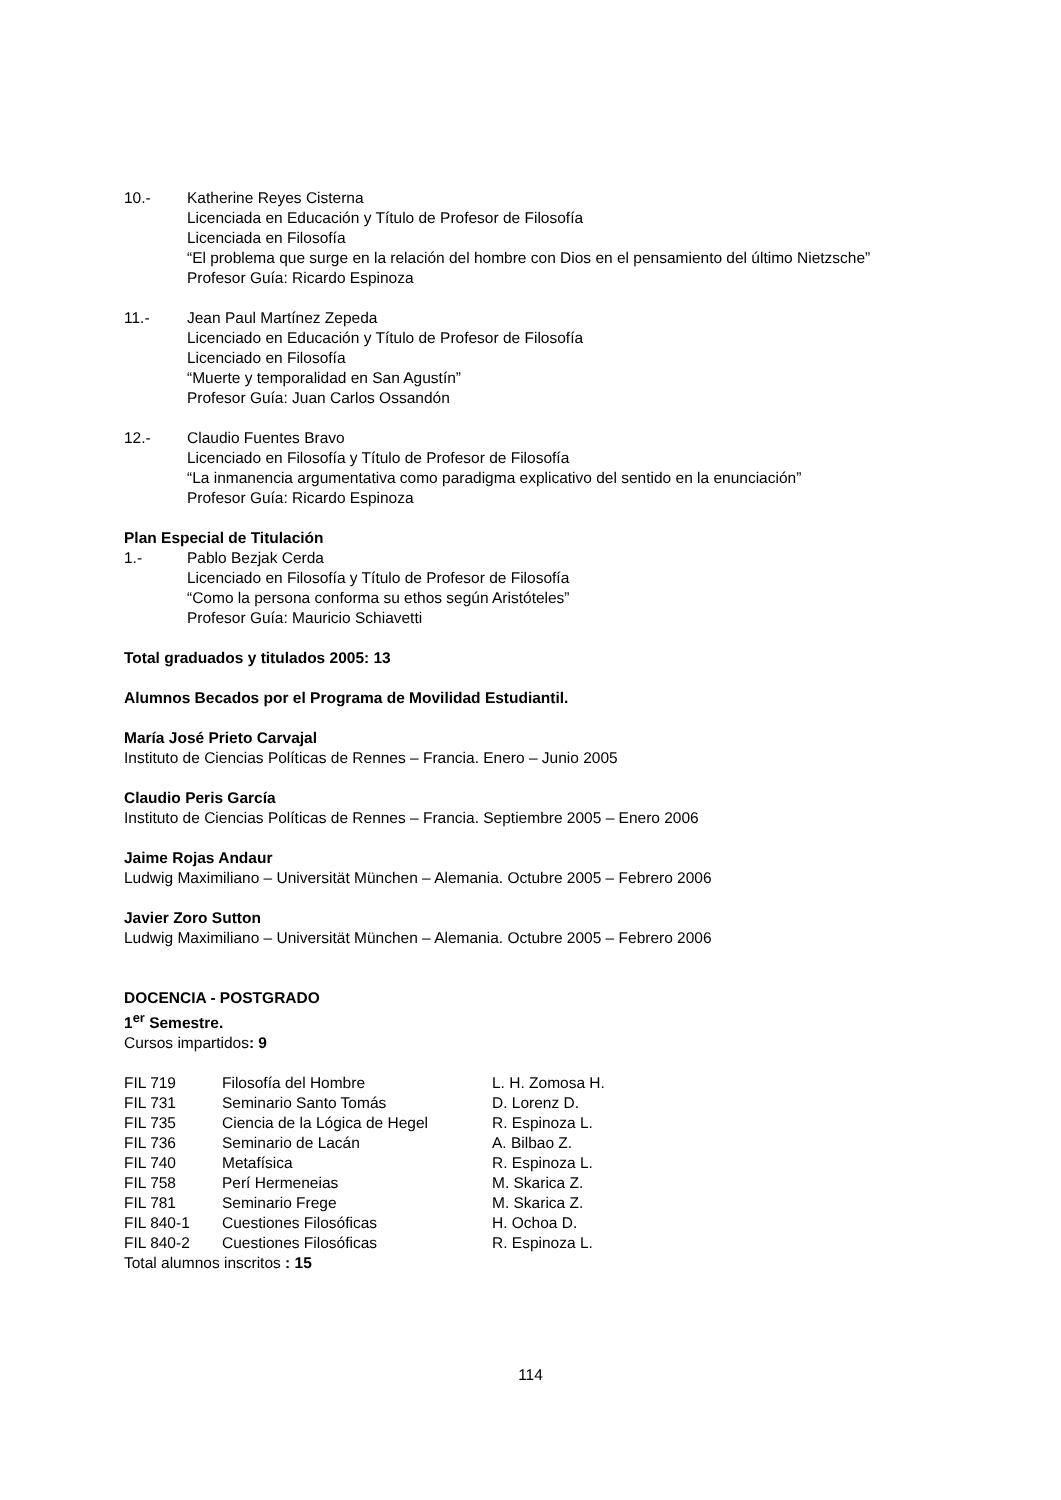10.- Katherine Reyes Cisterna
Licenciada en Educación y Título de Profesor de Filosofía
Licenciada en Filosofía
“El problema que surge en la relación del hombre con Dios en el pensamiento del último Nietzsche”
Profesor Guía: Ricardo Espinoza
11.- Jean Paul Martínez Zepeda
Licenciado en Educación y Título de Profesor de Filosofía
Licenciado en Filosofía
“Muerte y temporalidad en San Agustín”
Profesor Guía: Juan Carlos Ossandón
12.- Claudio Fuentes Bravo
Licenciado en Filosofía y Título de Profesor de Filosofía
“La inmanencia argumentativa como paradigma explicativo del sentido en la enunciación”
Profesor Guía: Ricardo Espinoza
Plan Especial de Titulación
1.- Pablo Bezjak Cerda
Licenciado en Filosofía y Título de Profesor de Filosofía
“Como la persona conforma su ethos según Aristóteles”
Profesor Guía: Mauricio Schiavetti
Total graduados y titulados 2005: 13
Alumnos Becados por el Programa de Movilidad Estudiantil.
María José Prieto Carvajal
Instituto de Ciencias Políticas de Rennes – Francia. Enero – Junio 2005
Claudio Peris García
Instituto de Ciencias Políticas de Rennes – Francia. Septiembre 2005 – Enero 2006
Jaime Rojas Andaur
Ludwig Maximiliano – Universität München – Alemania. Octubre 2005 – Febrero 2006
Javier Zoro Sutton
Ludwig Maximiliano – Universität München – Alemania. Octubre 2005 – Febrero 2006
DOCENCIA - POSTGRADO
1<sup>er</sup> Semestre.
Cursos impartidos: 9
| FIL 719 | Filosofía del Hombre | L. H. Zomosa H. |
| FIL 731 | Seminario Santo Tomás | D. Lorenz D. |
| FIL 735 | Ciencia de la Lógica de Hegel | R. Espinoza L. |
| FIL 736 | Seminario de Lacán | A. Bilbao Z. |
| FIL 740 | Metafísica | R. Espinoza L. |
| FIL 758 | Perí Hermeneias | M. Skarica Z. |
| FIL 781 | Seminario Frege | M. Skarica Z. |
| FIL 840-1 | Cuestiones Filosóficas | H. Ochoa D. |
| FIL 840-2 | Cuestiones Filosóficas | R. Espinoza L. |
Total alumnos inscritos : 15
114